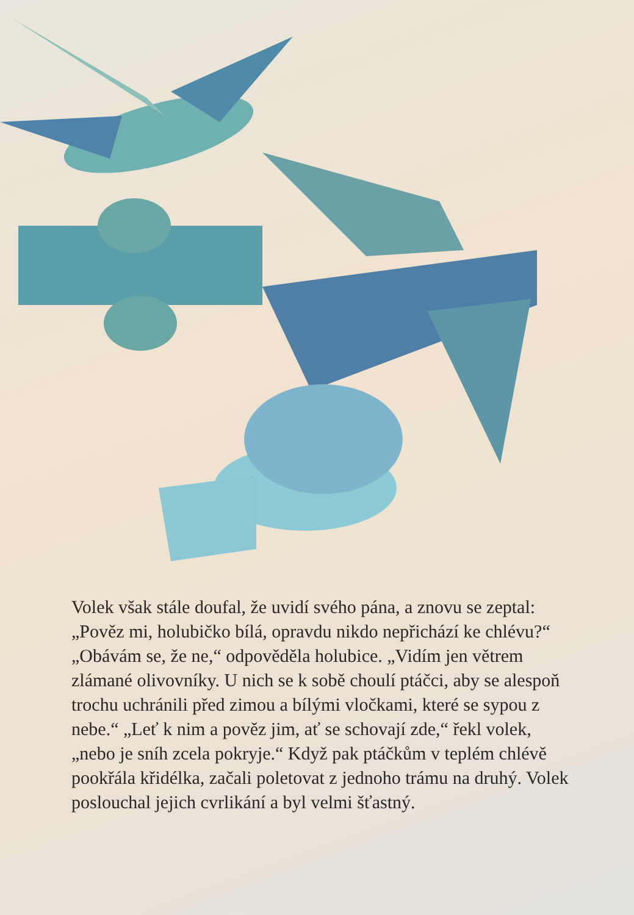Volek však stále doufal, že uvidí svého pána, a znovu se zeptal: „Pověz mi, holubičko bílá, opravdu nikdo nepřichází ke chlévu?“ „Obávám se, že ne,“ odpověděla holubice. „Vidím jen větrem zlámané olivovníky. U nich se k sobě choulí ptáčci, aby se alespoň trochu uchránili před zimou a bílými vločkami, které se sypou z nebe.“ „Leť k nim a pověz jim, ať se schovají zde,“ řekl volek, „nebo je sníh zcela pokryje.“ Když pak ptáčkům v teplém chlévě pookřála křidélka, začali poletovat z jednoho trámu na druhý. Volek poslouchal jejich cvrlikání a byl velmi šťastný.